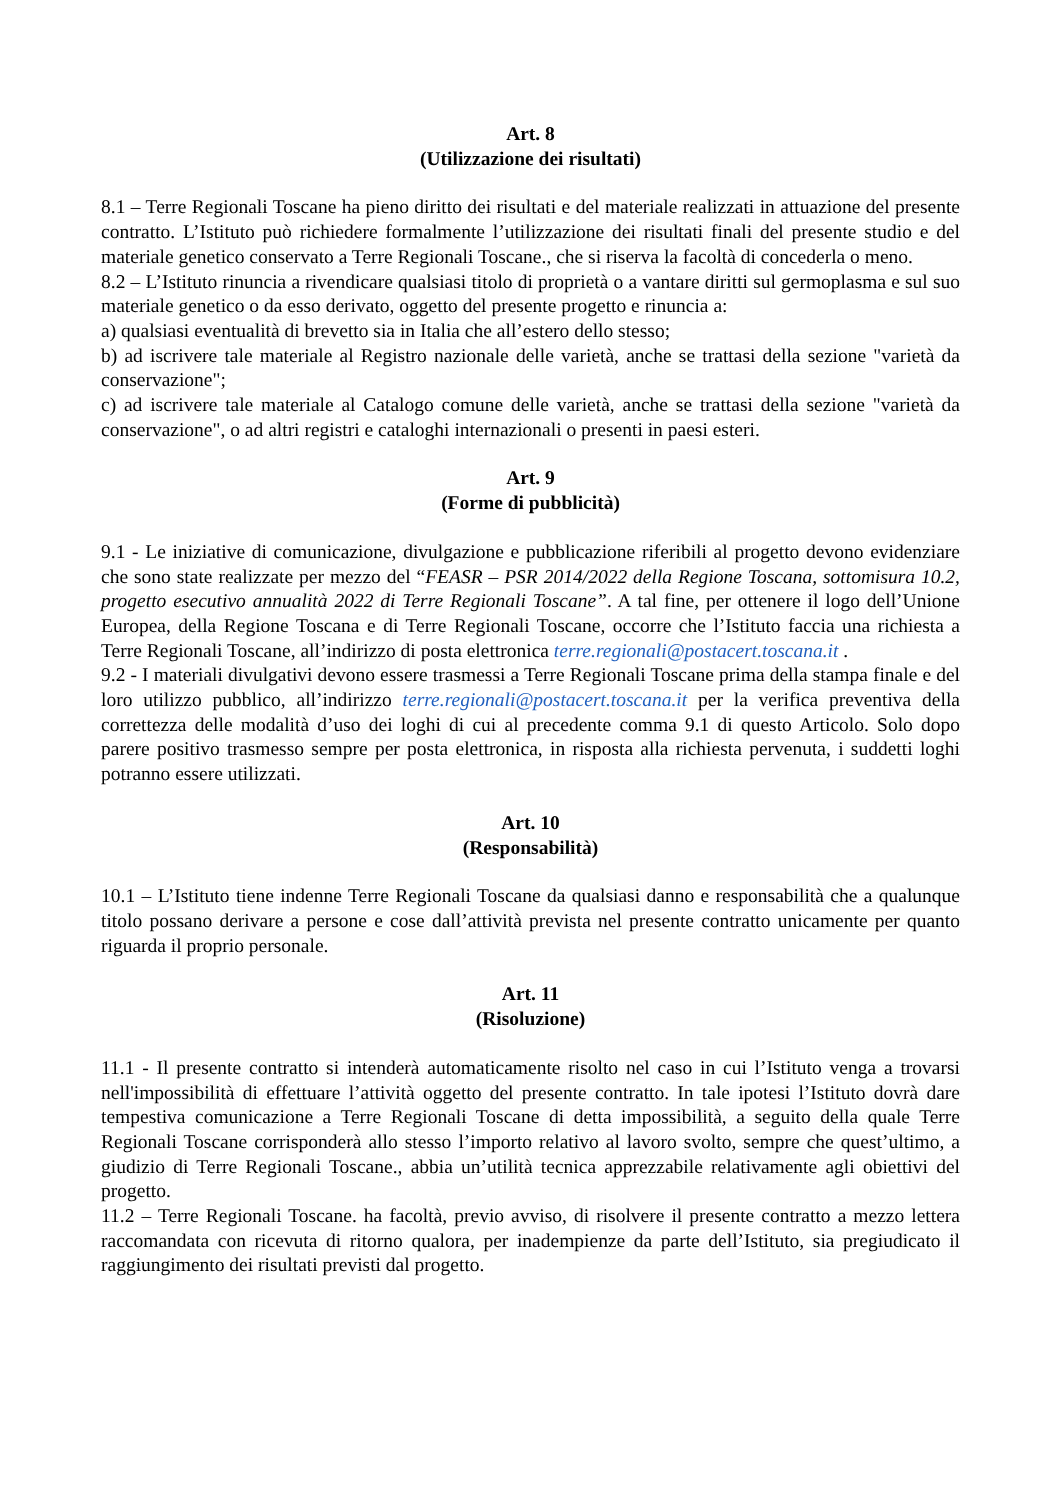Art. 8
(Utilizzazione dei risultati)
8.1 – Terre Regionali Toscane ha pieno diritto dei risultati e del materiale realizzati in attuazione del presente contratto. L’Istituto può richiedere formalmente l’utilizzazione dei risultati finali del presente studio e del materiale genetico conservato a Terre Regionali Toscane., che si riserva la facoltà di concederla o meno.
8.2 – L’Istituto rinuncia a rivendicare qualsiasi titolo di proprietà o a vantare diritti sul germoplasma e sul suo materiale genetico o da esso derivato, oggetto del presente progetto e rinuncia a:
a) qualsiasi eventualità di brevetto sia in Italia che all’estero dello stesso;
b) ad iscrivere tale materiale al Registro nazionale delle varietà, anche se trattasi della sezione "varietà da conservazione";
c) ad iscrivere tale materiale al Catalogo comune delle varietà, anche se trattasi della sezione "varietà da conservazione", o ad altri registri e cataloghi internazionali o presenti in paesi esteri.
Art. 9
(Forme di pubblicità)
9.1 - Le iniziative di comunicazione, divulgazione e pubblicazione riferibili al progetto devono evidenziare che sono state realizzate per mezzo del “FEASR – PSR 2014/2022 della Regione Toscana, sottomisura 10.2, progetto esecutivo annualità 2022 di Terre Regionali Toscane”. A tal fine, per ottenere il logo dell’Unione Europea, della Regione Toscana e di Terre Regionali Toscane, occorre che l’Istituto faccia una richiesta a Terre Regionali Toscane, all’indirizzo di posta elettronica terre.regionali@postacert.toscana.it .
9.2 - I materiali divulgativi devono essere trasmessi a Terre Regionali Toscane prima della stampa finale e del loro utilizzo pubblico, all’indirizzo terre.regionali@postacert.toscana.it per la verifica preventiva della correttezza delle modalità d’uso dei loghi di cui al precedente comma 9.1 di questo Articolo. Solo dopo parere positivo trasmesso sempre per posta elettronica, in risposta alla richiesta pervenuta, i suddetti loghi potranno essere utilizzati.
Art. 10
(Responsabilità)
10.1 – L’Istituto tiene indenne Terre Regionali Toscane da qualsiasi danno e responsabilità che a qualunque titolo possano derivare a persone e cose dall’attività prevista nel presente contratto unicamente per quanto riguarda il proprio personale.
Art. 11
(Risoluzione)
11.1 - Il presente contratto si intenderà automaticamente risolto nel caso in cui l’Istituto venga a trovarsi nell'impossibilità di effettuare l’attività oggetto del presente contratto. In tale ipotesi l’Istituto dovrà dare tempestiva comunicazione a Terre Regionali Toscane di detta impossibilità, a seguito della quale Terre Regionali Toscane corrisponderà allo stesso l’importo relativo al lavoro svolto, sempre che quest’ultimo, a giudizio di Terre Regionali Toscane., abbia un’utilità tecnica apprezzabile relativamente agli obiettivi del progetto.
11.2 – Terre Regionali Toscane. ha facoltà, previo avviso, di risolvere il presente contratto a mezzo lettera raccomandata con ricevuta di ritorno qualora, per inadempienze da parte dell’Istituto, sia pregiudicato il raggiungimento dei risultati previsti dal progetto.